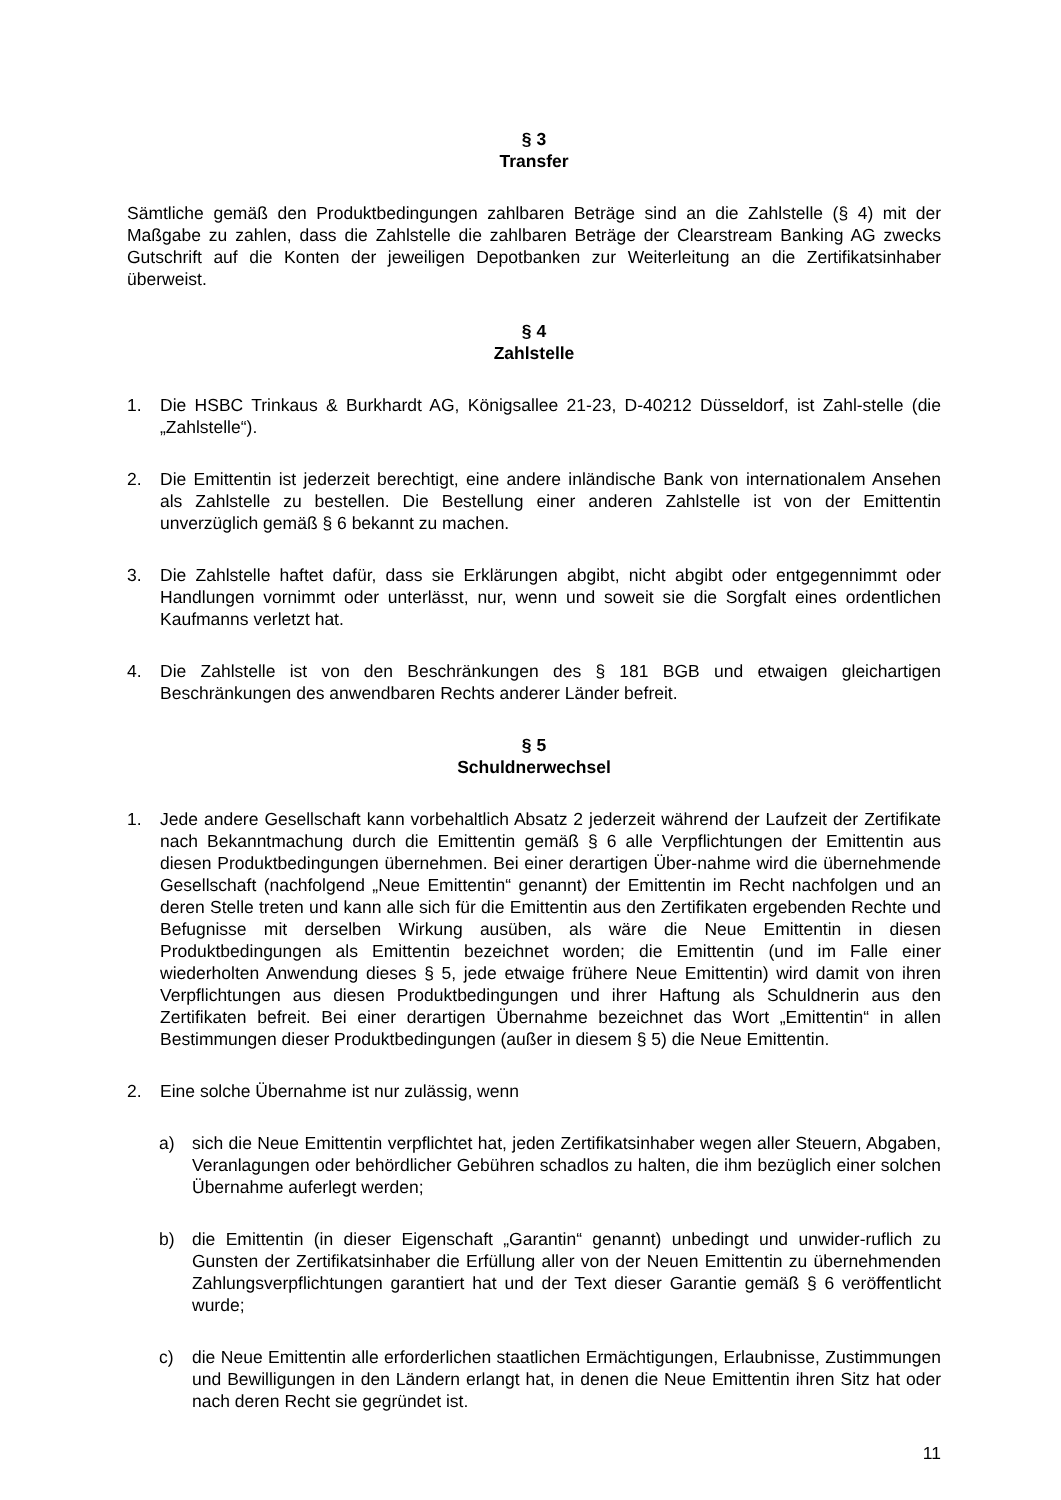§ 3
Transfer
Sämtliche gemäß den Produktbedingungen zahlbaren Beträge sind an die Zahlstelle (§ 4) mit der Maßgabe zu zahlen, dass die Zahlstelle die zahlbaren Beträge der Clearstream Banking AG zwecks Gutschrift auf die Konten der jeweiligen Depotbanken zur Weiterleitung an die Zertifikatsinhaber überweist.
§ 4
Zahlstelle
1. Die HSBC Trinkaus & Burkhardt AG, Königsallee 21-23, D-40212 Düsseldorf, ist Zahl-stelle (die „Zahlstelle“).
2. Die Emittentin ist jederzeit berechtigt, eine andere inländische Bank von internationalem Ansehen als Zahlstelle zu bestellen. Die Bestellung einer anderen Zahlstelle ist von der Emittentin unverzüglich gemäß § 6 bekannt zu machen.
3. Die Zahlstelle haftet dafür, dass sie Erklärungen abgibt, nicht abgibt oder entgegennimmt oder Handlungen vornimmt oder unterlässt, nur, wenn und soweit sie die Sorgfalt eines ordentlichen Kaufmanns verletzt hat.
4. Die Zahlstelle ist von den Beschränkungen des § 181 BGB und etwaigen gleichartigen Beschränkungen des anwendbaren Rechts anderer Länder befreit.
§ 5
Schuldnerwechsel
1. Jede andere Gesellschaft kann vorbehaltlich Absatz 2 jederzeit während der Laufzeit der Zertifikate nach Bekanntmachung durch die Emittentin gemäß § 6 alle Verpflichtungen der Emittentin aus diesen Produktbedingungen übernehmen. Bei einer derartigen Über-nahme wird die übernehmende Gesellschaft (nachfolgend „Neue Emittentin“ genannt) der Emittentin im Recht nachfolgen und an deren Stelle treten und kann alle sich für die Emittentin aus den Zertifikaten ergebenden Rechte und Befugnisse mit derselben Wirkung ausüben, als wäre die Neue Emittentin in diesen Produktbedingungen als Emittentin bezeichnet worden; die Emittentin (und im Falle einer wiederholten Anwendung dieses § 5, jede etwaige frühere Neue Emittentin) wird damit von ihren Verpflichtungen aus diesen Produktbedingungen und ihrer Haftung als Schuldnerin aus den Zertifikaten befreit. Bei einer derartigen Übernahme bezeichnet das Wort „Emittentin“ in allen Bestimmungen dieser Produktbedingungen (außer in diesem § 5) die Neue Emittentin.
2. Eine solche Übernahme ist nur zulässig, wenn
a) sich die Neue Emittentin verpflichtet hat, jeden Zertifikatsinhaber wegen aller Steuern, Abgaben, Veranlagungen oder behördlicher Gebühren schadlos zu halten, die ihm bezüglich einer solchen Übernahme auferlegt werden;
b) die Emittentin (in dieser Eigenschaft „Garantin“ genannt) unbedingt und unwider-ruflich zu Gunsten der Zertifikatsinhaber die Erfüllung aller von der Neuen Emittentin zu übernehmenden Zahlungsverpflichtungen garantiert hat und der Text dieser Garantie gemäß § 6 veröffentlicht wurde;
c) die Neue Emittentin alle erforderlichen staatlichen Ermächtigungen, Erlaubnisse, Zustimmungen und Bewilligungen in den Ländern erlangt hat, in denen die Neue Emittentin ihren Sitz hat oder nach deren Recht sie gegründet ist.
11